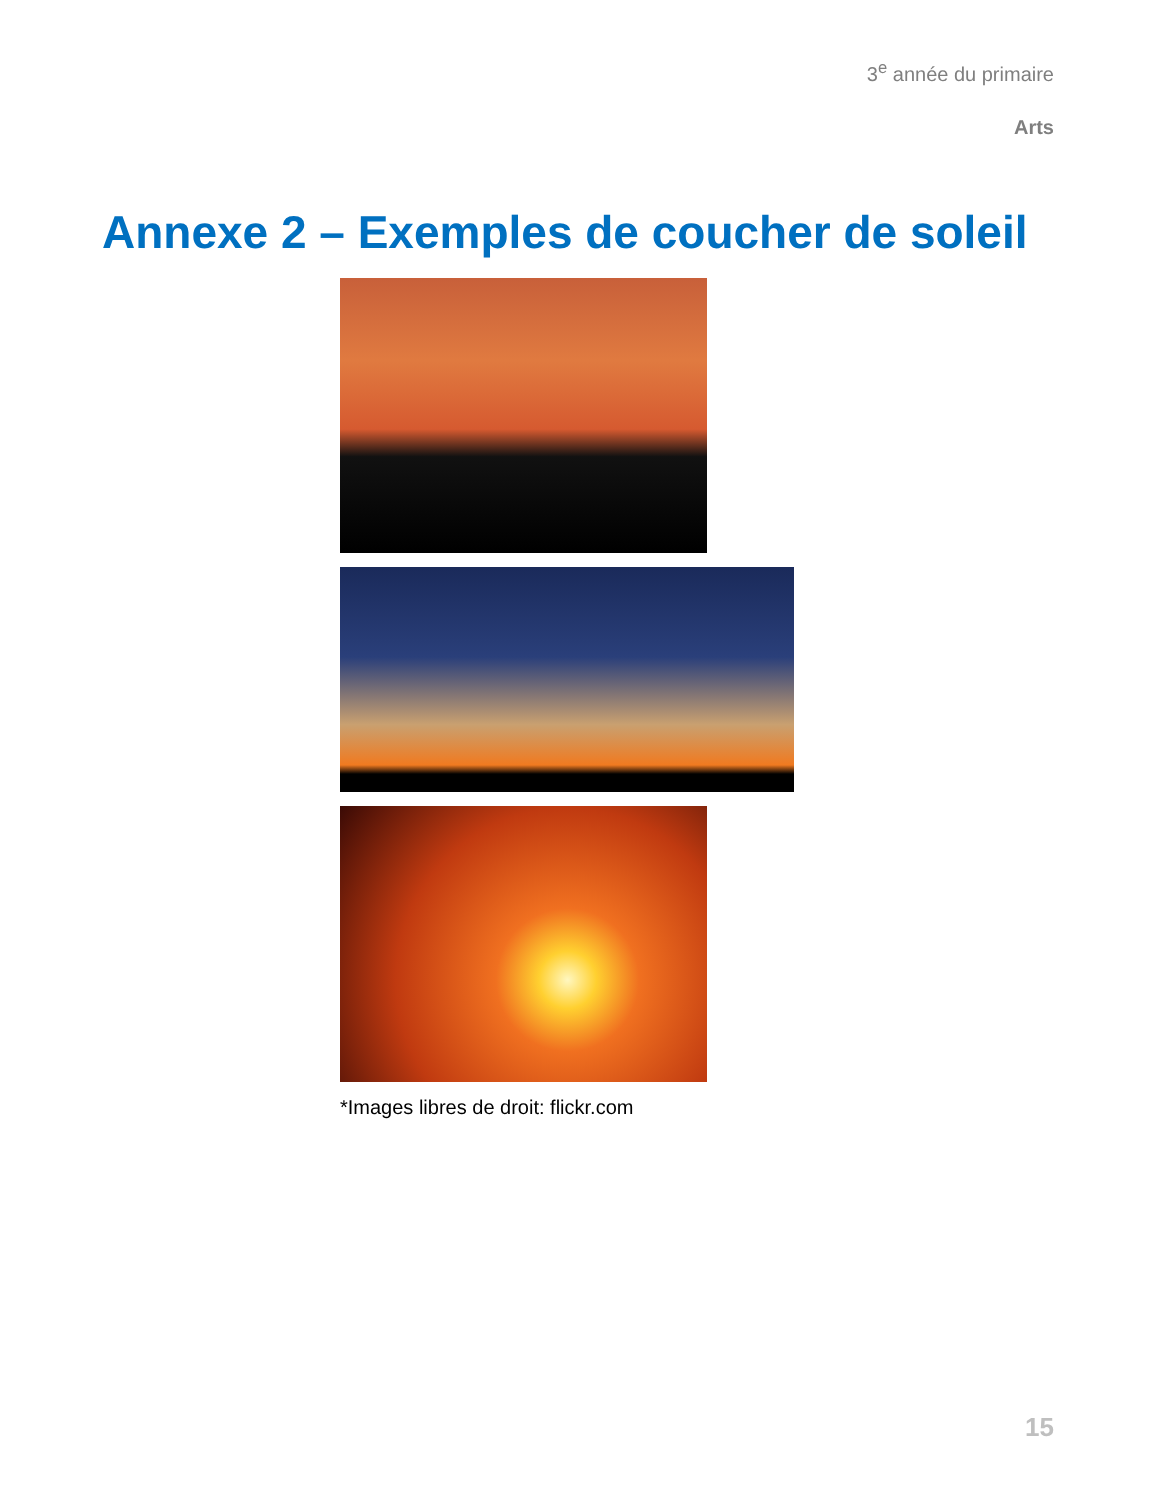3<sup>e</sup> année du primaire
Arts
Annexe 2 – Exemples de coucher de soleil
*Images libres de droit: flickr.com
15